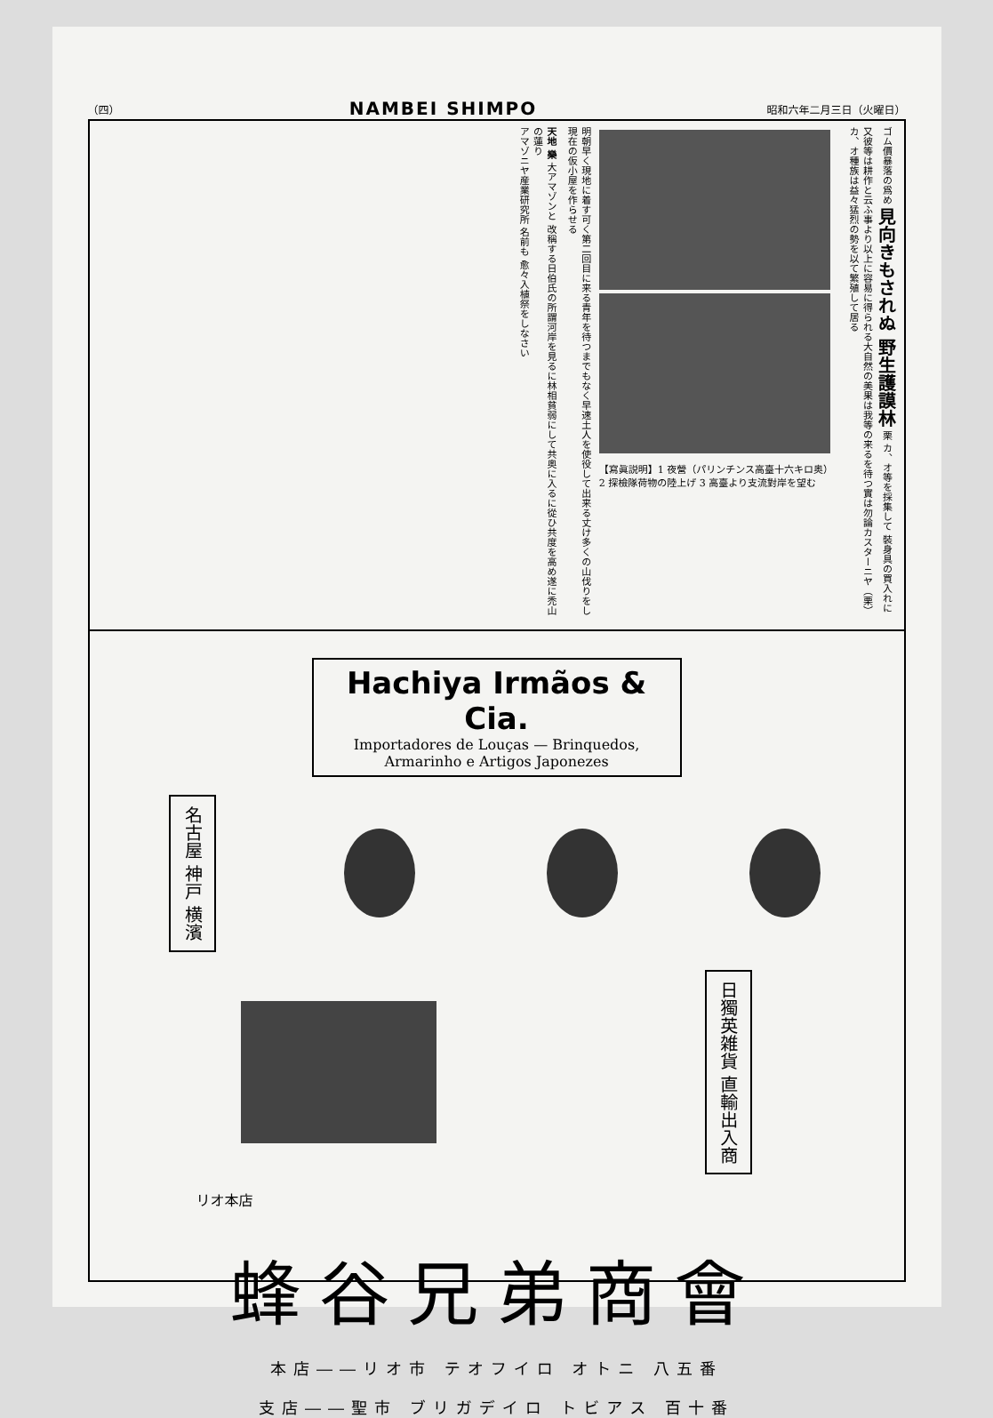（四） NAMBEI SHIMPO 昭和六年二月三日（火曜日）
ゴム價暴落の爲め 見向きもされぬ 野生護謨林 栗 カ、オ等を採集して 裝身具の買入れに
又彼等は耕作と云ふ事より以上に容易に得られる大自然の美果は我等の来るを待つ實は勿論カスターニヤ（栗）カ、オ種族は益々猛烈の勢を以て繁殖して居る
【寫眞説明】1 夜營（パリンチンス高臺十六キロ奥）2 探檢隊荷物の陸上げ 3 高臺より支流對岸を望む
明朝早く現地に着す可く第二回目に来る青年を待つまでもなく早速土人を使役して出来る丈け多くの山伐りをし現在の仮小屋を作らせる
天地 樂 大アマゾンと 改稱する日伯氏の所謂河岸を見るに林相貧弱にして共奥に入るに從ひ共度を高め遂に禿山の蓮り
アマゾニヤ産業研究所 名前も 愈々入植祭をしなさい
Hachiya Irmãos & Cia.
Importadores de Louças — Brinquedos, Armarinho e Artigos Japonezes
名古屋 神戸 横濱
日獨英雑貨 直輸出入商
リオ本店
蜂谷兄弟商會
本店――リオ市 テオフイロ オトニ 八五番
支店――聖市 ブリガデイロ トビアス 百十番